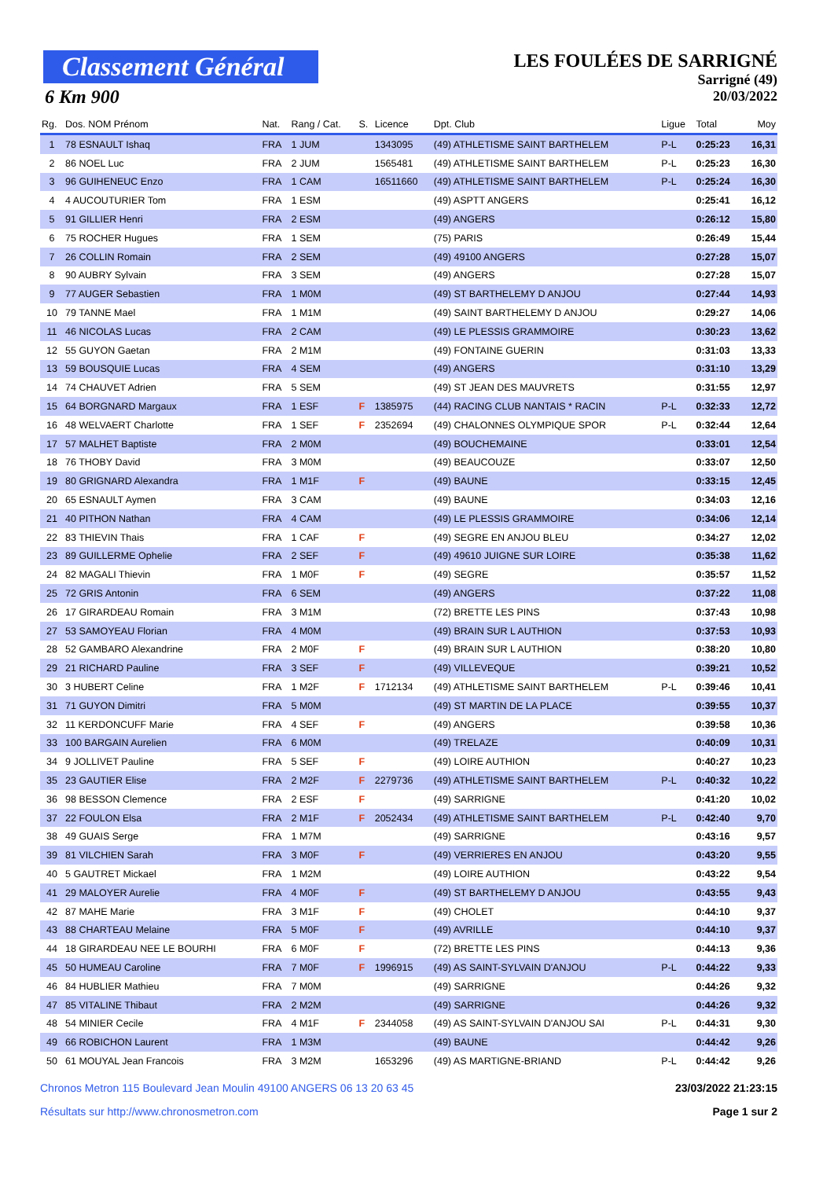Classement Général
6 Km 900
LES FOULÉES DE SARRIGNÉ
Sarrigné (49)
20/03/2022
| Rg. | Dos. NOM Prénom | Nat. | Rang / Cat. | S. | Licence | Dpt. Club | Ligue | Total | Moy |
| --- | --- | --- | --- | --- | --- | --- | --- | --- | --- |
| 1 | 78 ESNAULT Ishaq | FRA | 1 JUM | | 1343095 | (49) ATHLETISME SAINT BARTHELEM | P-L | 0:25:23 | 16,31 |
| 2 | 86 NOEL Luc | FRA | 2 JUM | | 1565481 | (49) ATHLETISME SAINT BARTHELEM | P-L | 0:25:23 | 16,30 |
| 3 | 96 GUIHENEUC Enzo | FRA | 1 CAM | | 16511660 | (49) ATHLETISME SAINT BARTHELEM | P-L | 0:25:24 | 16,30 |
| 4 | 4 AUCOUTURIER Tom | FRA | 1 ESM | | | (49) ASPTT ANGERS | | 0:25:41 | 16,12 |
| 5 | 91 GILLIER Henri | FRA | 2 ESM | | | (49) ANGERS | | 0:26:12 | 15,80 |
| 6 | 75 ROCHER Hugues | FRA | 1 SEM | | | (75) PARIS | | 0:26:49 | 15,44 |
| 7 | 26 COLLIN Romain | FRA | 2 SEM | | | (49) 49100 ANGERS | | 0:27:28 | 15,07 |
| 8 | 90 AUBRY Sylvain | FRA | 3 SEM | | | (49) ANGERS | | 0:27:28 | 15,07 |
| 9 | 77 AUGER Sebastien | FRA | 1 M0M | | | (49) ST BARTHELEMY D ANJOU | | 0:27:44 | 14,93 |
| 10 | 79 TANNE Mael | FRA | 1 M1M | | | (49) SAINT BARTHELEMY D ANJOU | | 0:29:27 | 14,06 |
| 11 | 46 NICOLAS Lucas | FRA | 2 CAM | | | (49) LE PLESSIS GRAMMOIRE | | 0:30:23 | 13,62 |
| 12 | 55 GUYON Gaetan | FRA | 2 M1M | | | (49) FONTAINE GUERIN | | 0:31:03 | 13,33 |
| 13 | 59 BOUSQUIE Lucas | FRA | 4 SEM | | | (49) ANGERS | | 0:31:10 | 13,29 |
| 14 | 74 CHAUVET Adrien | FRA | 5 SEM | | | (49) ST JEAN DES MAUVRETS | | 0:31:55 | 12,97 |
| 15 | 64 BORGNARD Margaux | FRA | 1 ESF | F | 1385975 | (44) RACING CLUB NANTAIS * RACIN | P-L | 0:32:33 | 12,72 |
| 16 | 48 WELVAERT Charlotte | FRA | 1 SEF | F | 2352694 | (49) CHALONNES OLYMPIQUE SPOR | P-L | 0:32:44 | 12,64 |
| 17 | 57 MALHET Baptiste | FRA | 2 M0M | | | (49) BOUCHEMAINE | | 0:33:01 | 12,54 |
| 18 | 76 THOBY David | FRA | 3 M0M | | | (49) BEAUCOUZE | | 0:33:07 | 12,50 |
| 19 | 80 GRIGNARD Alexandra | FRA | 1 M1F | F | | (49) BAUNE | | 0:33:15 | 12,45 |
| 20 | 65 ESNAULT Aymen | FRA | 3 CAM | | | (49) BAUNE | | 0:34:03 | 12,16 |
| 21 | 40 PITHON Nathan | FRA | 4 CAM | | | (49) LE PLESSIS GRAMMOIRE | | 0:34:06 | 12,14 |
| 22 | 83 THIEVIN Thais | FRA | 1 CAF | F | | (49) SEGRE EN ANJOU BLEU | | 0:34:27 | 12,02 |
| 23 | 89 GUILLERME Ophelie | FRA | 2 SEF | F | | (49) 49610 JUIGNE SUR LOIRE | | 0:35:38 | 11,62 |
| 24 | 82 MAGALI Thievin | FRA | 1 M0F | F | | (49) SEGRE | | 0:35:57 | 11,52 |
| 25 | 72 GRIS Antonin | FRA | 6 SEM | | | (49) ANGERS | | 0:37:22 | 11,08 |
| 26 | 17 GIRARDEAU Romain | FRA | 3 M1M | | | (72) BRETTE LES PINS | | 0:37:43 | 10,98 |
| 27 | 53 SAMOYEAU Florian | FRA | 4 M0M | | | (49) BRAIN SUR L AUTHION | | 0:37:53 | 10,93 |
| 28 | 52 GAMBARO Alexandrine | FRA | 2 M0F | F | | (49) BRAIN SUR L AUTHION | | 0:38:20 | 10,80 |
| 29 | 21 RICHARD Pauline | FRA | 3 SEF | F | | (49) VILLEVEQUE | | 0:39:21 | 10,52 |
| 30 | 3 HUBERT Celine | FRA | 1 M2F | F | 1712134 | (49) ATHLETISME SAINT BARTHELEM | P-L | 0:39:46 | 10,41 |
| 31 | 71 GUYON Dimitri | FRA | 5 M0M | | | (49) ST MARTIN DE LA PLACE | | 0:39:55 | 10,37 |
| 32 | 11 KERDONCUFF Marie | FRA | 4 SEF | F | | (49) ANGERS | | 0:39:58 | 10,36 |
| 33 | 100 BARGAIN Aurelien | FRA | 6 M0M | | | (49) TRELAZE | | 0:40:09 | 10,31 |
| 34 | 9 JOLLIVET Pauline | FRA | 5 SEF | F | | (49) LOIRE AUTHION | | 0:40:27 | 10,23 |
| 35 | 23 GAUTIER Elise | FRA | 2 M2F | F | 2279736 | (49) ATHLETISME SAINT BARTHELEM | P-L | 0:40:32 | 10,22 |
| 36 | 98 BESSON Clemence | FRA | 2 ESF | F | | (49) SARRIGNE | | 0:41:20 | 10,02 |
| 37 | 22 FOULON Elsa | FRA | 2 M1F | F | 2052434 | (49) ATHLETISME SAINT BARTHELEM | P-L | 0:42:40 | 9,70 |
| 38 | 49 GUAIS Serge | FRA | 1 M7M | | | (49) SARRIGNE | | 0:43:16 | 9,57 |
| 39 | 81 VILCHIEN Sarah | FRA | 3 M0F | F | | (49) VERRIERES EN ANJOU | | 0:43:20 | 9,55 |
| 40 | 5 GAUTRET Mickael | FRA | 1 M2M | | | (49) LOIRE AUTHION | | 0:43:22 | 9,54 |
| 41 | 29 MALOYER Aurelie | FRA | 4 M0F | F | | (49) ST BARTHELEMY D ANJOU | | 0:43:55 | 9,43 |
| 42 | 87 MAHE Marie | FRA | 3 M1F | F | | (49) CHOLET | | 0:44:10 | 9,37 |
| 43 | 88 CHARTEAU Melaine | FRA | 5 M0F | F | | (49) AVRILLE | | 0:44:10 | 9,37 |
| 44 | 18 GIRARDEAU NEE LE BOURHI | FRA | 6 M0F | F | | (72) BRETTE LES PINS | | 0:44:13 | 9,36 |
| 45 | 50 HUMEAU Caroline | FRA | 7 M0F | F | 1996915 | (49) AS SAINT-SYLVAIN D'ANJOU | P-L | 0:44:22 | 9,33 |
| 46 | 84 HUBLIER Mathieu | FRA | 7 M0M | | | (49) SARRIGNE | | 0:44:26 | 9,32 |
| 47 | 85 VITALINE Thibaut | FRA | 2 M2M | | | (49) SARRIGNE | | 0:44:26 | 9,32 |
| 48 | 54 MINIER Cecile | FRA | 4 M1F | F | 2344058 | (49) AS SAINT-SYLVAIN D'ANJOU SAI | P-L | 0:44:31 | 9,30 |
| 49 | 66 ROBICHON Laurent | FRA | 1 M3M | | | (49) BAUNE | | 0:44:42 | 9,26 |
| 50 | 61 MOUYAL Jean Francois | FRA | 3 M2M | | 1653296 | (49) AS MARTIGNE-BRIAND | P-L | 0:44:42 | 9,26 |
Chronos Metron 115 Boulevard Jean Moulin 49100 ANGERS 06 13 20 63 45 23/03/2022 21:23:15
Résultats sur http://www.chronosmetron.com Page 1 sur 2